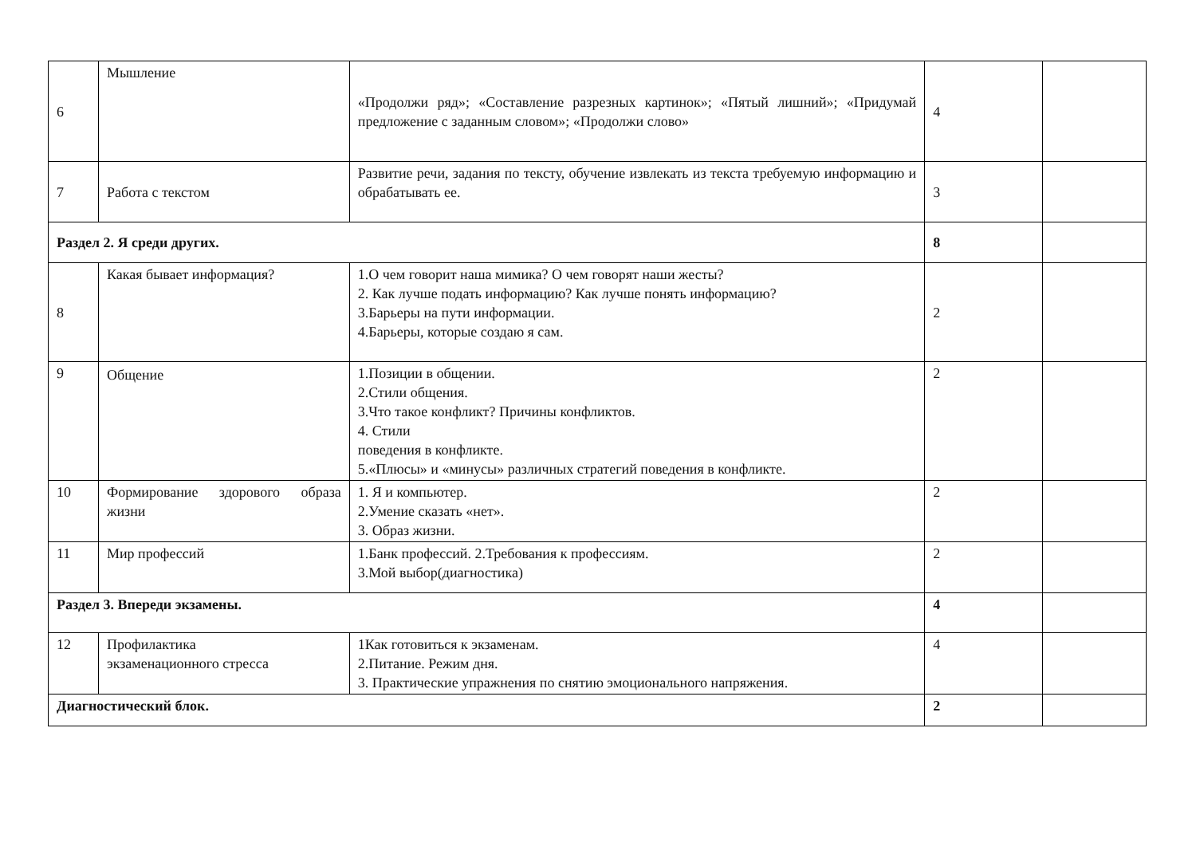| 6 | Мышление | «Продолжи ряд»; «Составление разрезных картинок»; «Пятый лишний»; «Придумай предложение с заданным словом»; «Продолжи слово» | 4 | |
| 7 | Работа с текстом | Развитие речи, задания по тексту, обучение извлекать из текста требуемую информацию и обрабатывать ее. | 3 | |
| Раздел 2. Я среди других. | | | 8 | |
| 8 | Какая бывает информация? | 1.О чем говорит наша мимика? О чем говорят наши жесты? 2. Как лучше подать информацию? Как лучше понять информацию? 3.Барьеры на пути информации. 4.Барьеры, которые создаю я сам. | 2 | |
| 9 | Общение | 1.Позиции в общении. 2.Стили общения. 3.Что такое конфликт? Причины конфликтов. 4. Стили поведения в конфликте. 5.«Плюсы» и «минусы» различных стратегий поведения в конфликте. | 2 | |
| 10 | Формирование здорового образа жизни | 1. Я и компьютер. 2.Умение сказать «нет». 3. Образ жизни. | 2 | |
| 11 | Мир профессий | 1.Банк профессий. 2.Требования к профессиям. 3.Мой выбор(диагностика) | 2 | |
| Раздел 3. Впереди экзамены. | | | 4 | |
| 12 | Профилактика экзаменационного стресса | 1Как готовиться к экзаменам. 2.Питание. Режим дня. 3. Практические упражнения по снятию эмоционального напряжения. | 4 | |
| Диагностический блок. | | | 2 | |